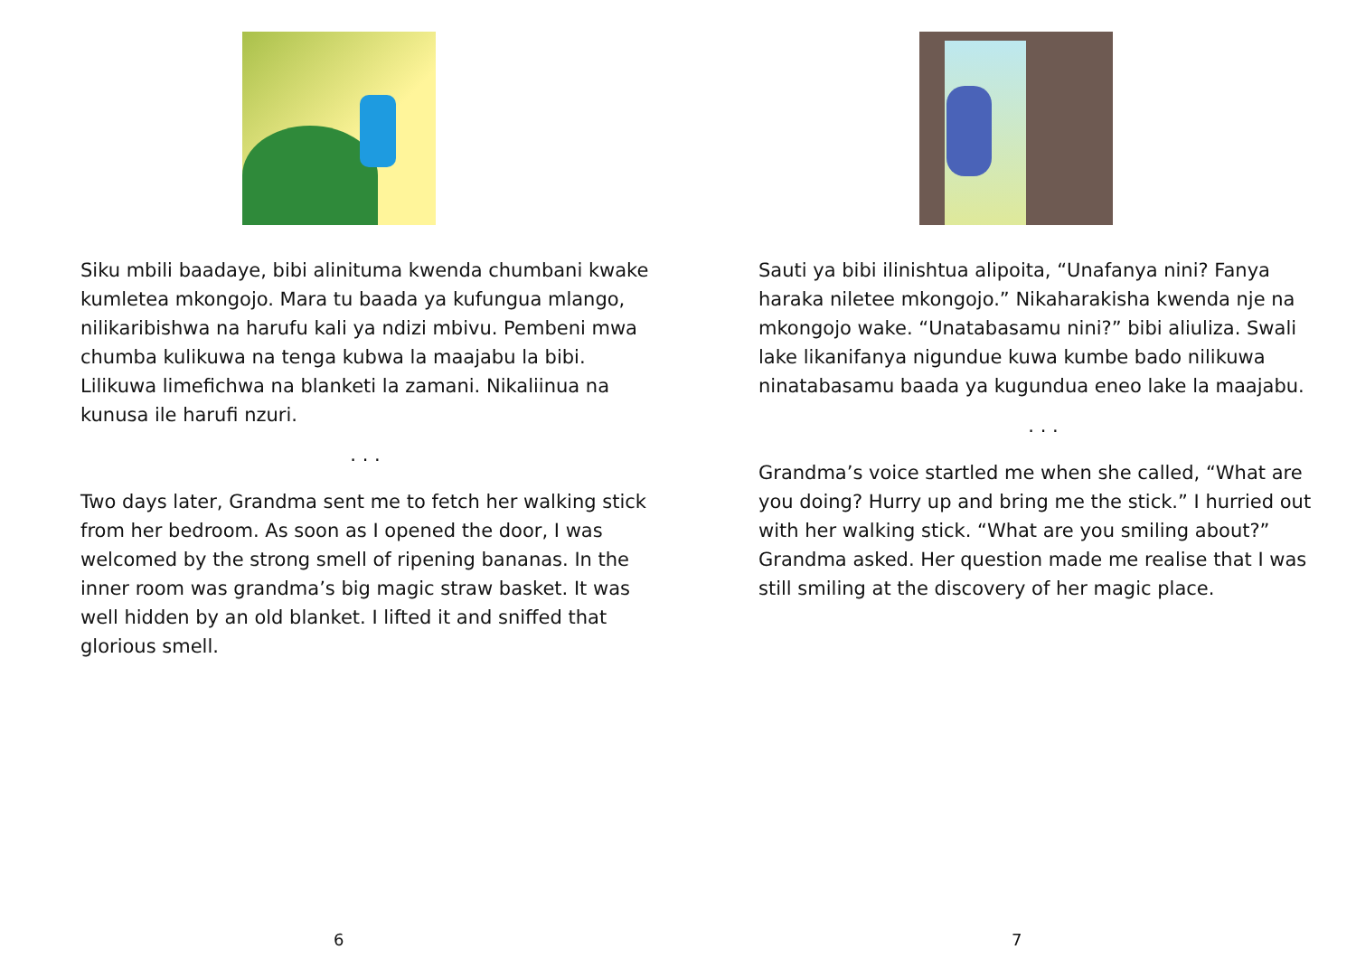Siku mbili baadaye, bibi alinituma kwenda chumbani kwake kumletea mkongojo. Mara tu baada ya kufungua mlango, nilikaribishwa na harufu kali ya ndizi mbivu. Pembeni mwa chumba kulikuwa na tenga kubwa la maajabu la bibi. Lilikuwa limefichwa na blanketi la zamani. Nikaliinua na kunusa ile harufi nzuri.
. . .
Two days later, Grandma sent me to fetch her walking stick from her bedroom. As soon as I opened the door, I was welcomed by the strong smell of ripening bananas. In the inner room was grandma’s big magic straw basket. It was well hidden by an old blanket. I lifted it and sniffed that glorious smell.
6
Sauti ya bibi ilinishtua alipoita, “Unafanya nini? Fanya haraka niletee mkongojo.” Nikaharakisha kwenda nje na mkongojo wake. “Unatabasamu nini?” bibi aliuliza. Swali lake likanifanya nigundue kuwa kumbe bado nilikuwa ninatabasamu baada ya kugundua eneo lake la maajabu.
. . .
Grandma’s voice startled me when she called, “What are you doing? Hurry up and bring me the stick.” I hurried out with her walking stick. “What are you smiling about?” Grandma asked. Her question made me realise that I was still smiling at the discovery of her magic place.
7